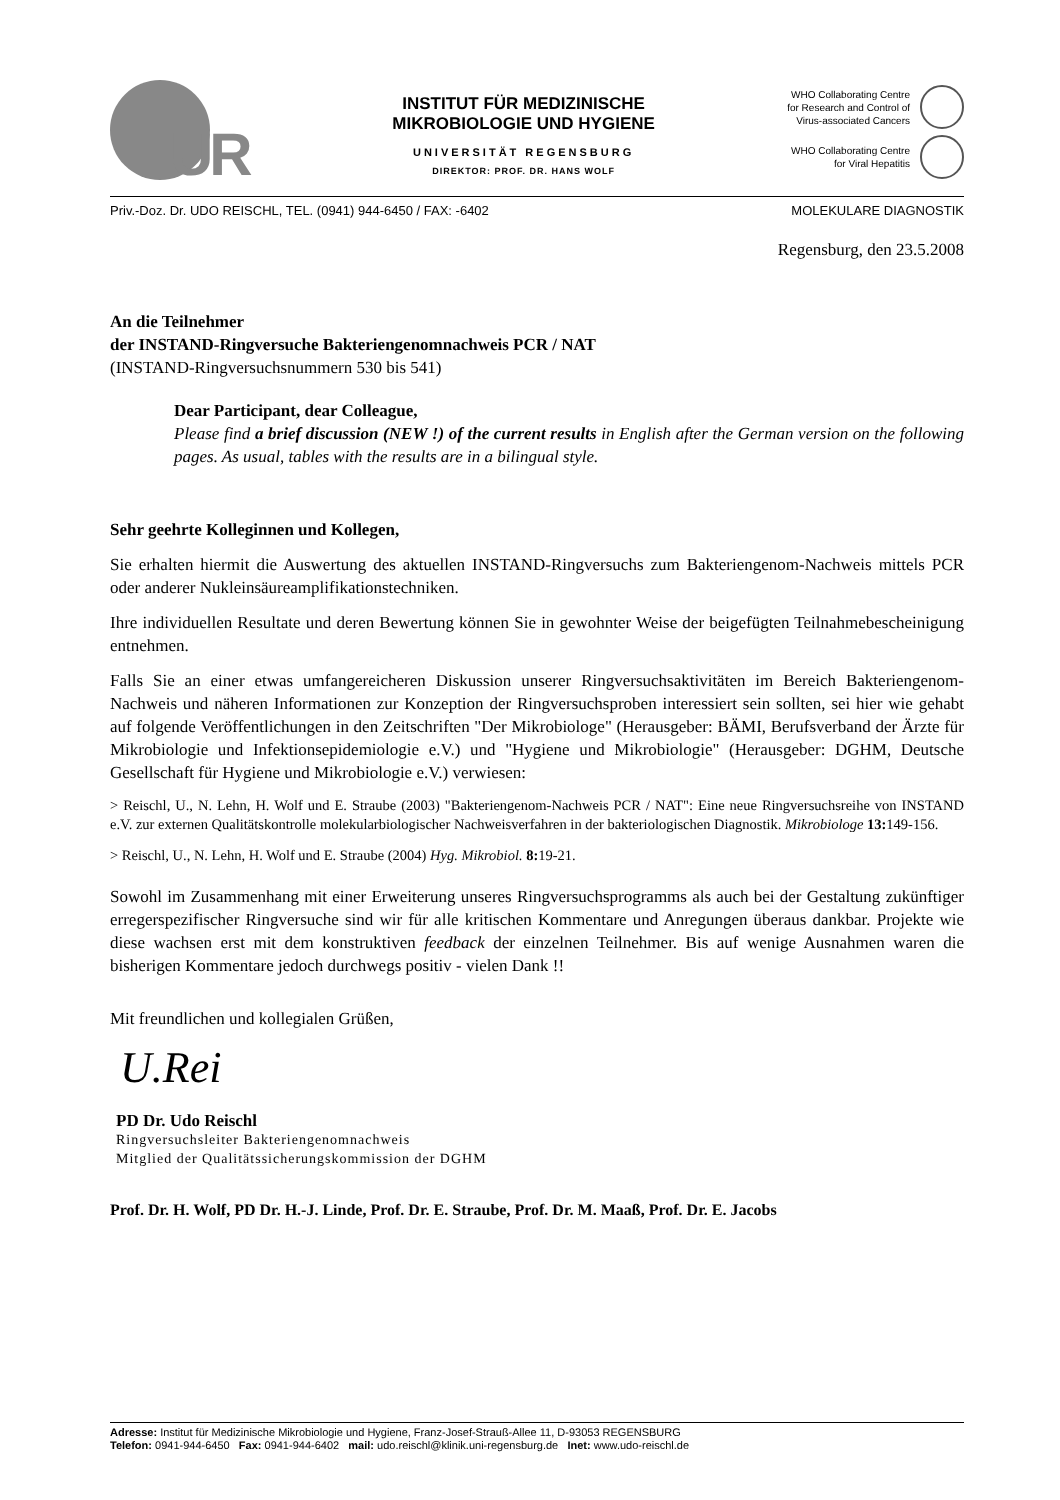UR
INSTITUT FÜR MEDIZINISCHE
MIKROBIOLOGIE UND HYGIENE
UNIVERSITÄT REGENSBURG
DIREKTOR: PROF. DR. HANS WOLF
WHO Collaborating Centre
for Research and Control of
Virus-associated Cancers
WHO Collaborating Centre
for Viral Hepatitis
Priv.-Doz. Dr. UDO REISCHL, TEL. (0941) 944-6450 / FAX: -6402 MOLEKULARE DIAGNOSTIK
Regensburg, den 23.5.2008
An die Teilnehmer
der INSTAND-Ringversuche Bakteriengenomnachweis PCR / NAT
(INSTAND-Ringversuchsnummern 530 bis 541)
Dear Participant, dear Colleague,
Please find a brief discussion (NEW !) of the current results in English after the German version on the following pages. As usual, tables with the results are in a bilingual style.
Sehr geehrte Kolleginnen und Kollegen,
Sie erhalten hiermit die Auswertung des aktuellen INSTAND-Ringversuchs zum Bakteriengenom-Nachweis mittels PCR oder anderer Nukleinsäureamplifikationstechniken.
Ihre individuellen Resultate und deren Bewertung können Sie in gewohnter Weise der beigefügten Teilnahmebescheinigung entnehmen.
Falls Sie an einer etwas umfangereicheren Diskussion unserer Ringversuchsaktivitäten im Bereich Bakteriengenom-Nachweis und näheren Informationen zur Konzeption der Ringversuchsproben interessiert sein sollten, sei hier wie gehabt auf folgende Veröffentlichungen in den Zeitschriften "Der Mikrobiologe" (Herausgeber: BÄMI, Berufsverband der Ärzte für Mikrobiologie und Infektionsepidemiologie e.V.) und "Hygiene und Mikrobiologie" (Herausgeber: DGHM, Deutsche Gesellschaft für Hygiene und Mikrobiologie e.V.) verwiesen:
> Reischl, U., N. Lehn, H. Wolf und E. Straube (2003) "Bakteriengenom-Nachweis PCR / NAT": Eine neue Ringversuchsreihe von INSTAND e.V. zur externen Qualitätskontrolle molekularbiologischer Nachweisverfahren in der bakteriologischen Diagnostik. Mikrobiologe 13: 149-156.
> Reischl, U., N. Lehn, H. Wolf und E. Straube (2004) Hyg. Mikrobiol. 8: 19-21.
Sowohl im Zusammenhang mit einer Erweiterung unseres Ringversuchsprogramms als auch bei der Gestaltung zukünftiger erregerspezifischer Ringversuche sind wir für alle kritischen Kommentare und Anregungen überaus dankbar. Projekte wie diese wachsen erst mit dem konstruktiven feedback der einzelnen Teilnehmer. Bis auf wenige Ausnahmen waren die bisherigen Kommentare jedoch durchwegs positiv - vielen Dank !!
Mit freundlichen und kollegialen Grüßen,
U.Rei
PD Dr. Udo Reischl
Ringversuchsleiter Bakteriengenomnachweis
Mitglied der Qualitätssicherungskommission der DGHM
Prof. Dr. H. Wolf, PD Dr. H.-J. Linde, Prof. Dr. E. Straube, Prof. Dr. M. Maaß, Prof. Dr. E. Jacobs
Adresse: Institut für Medizinische Mikrobiologie und Hygiene, Franz-Josef-Strauß-Allee 11, D-93053 REGENSBURG
Telefon: 0941-944-6450 Fax: 0941-944-6402 mail: udo.reischl@klinik.uni-regensburg.de Inet: www.udo-reischl.de